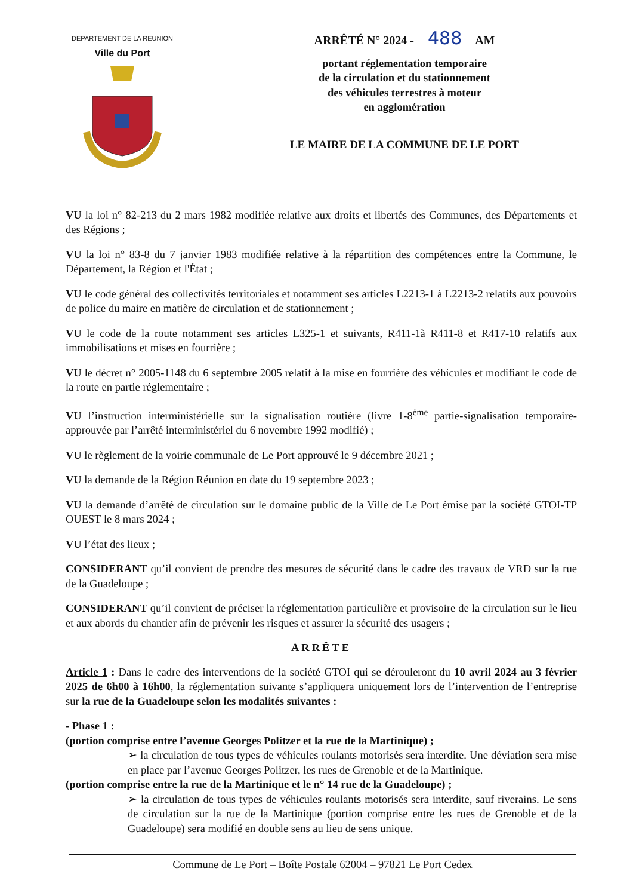DEPARTEMENT DE LA REUNION
Ville du Port
ARRÊTÉ N° 2024 - 488 AM
portant réglementation temporaire
de la circulation et du stationnement
des véhicules terrestres à moteur
en agglomération
LE MAIRE DE LA COMMUNE DE LE PORT
VU la loi n° 82-213 du 2 mars 1982 modifiée relative aux droits et libertés des Communes, des Départements et des Régions ;
VU la loi n° 83-8 du 7 janvier 1983 modifiée relative à la répartition des compétences entre la Commune, le Département, la Région et l'État ;
VU le code général des collectivités territoriales et notamment ses articles L2213-1 à L2213-2 relatifs aux pouvoirs de police du maire en matière de circulation et de stationnement ;
VU le code de la route notamment ses articles L325-1 et suivants, R411-1à R411-8 et R417-10 relatifs aux immobilisations et mises en fourrière ;
VU le décret n° 2005-1148 du 6 septembre 2005 relatif à la mise en fourrière des véhicules et modifiant le code de la route en partie réglementaire ;
VU l’instruction interministérielle sur la signalisation routière (livre 1-8<sup>ème</sup> partie-signalisation temporaire-approuvée par l’arrêté interministériel du 6 novembre 1992 modifié) ;
VU le règlement de la voirie communale de Le Port approuvé le 9 décembre 2021 ;
VU la demande de la Région Réunion en date du 19 septembre 2023 ;
VU la demande d’arrêté de circulation sur le domaine public de la Ville de Le Port émise par la société GTOI-TP OUEST le 8 mars 2024 ;
VU l’état des lieux ;
CONSIDERANT qu’il convient de prendre des mesures de sécurité dans le cadre des travaux de VRD sur la rue de la Guadeloupe ;
CONSIDERANT qu’il convient de préciser la réglementation particulière et provisoire de la circulation sur le lieu et aux abords du chantier afin de prévenir les risques et assurer la sécurité des usagers ;
ARRÊTE
Article 1 : Dans le cadre des interventions de la société GTOI qui se dérouleront du 10 avril 2024 au 3 février 2025 de 6h00 à 16h00, la réglementation suivante s’appliquera uniquement lors de l’intervention de l’entreprise sur la rue de la Guadeloupe selon les modalités suivantes :
- Phase 1 :
(portion comprise entre l’avenue Georges Politzer et la rue de la Martinique) ;
➢ la circulation de tous types de véhicules roulants motorisés sera interdite. Une déviation sera mise en place par l’avenue Georges Politzer, les rues de Grenoble et de la Martinique.
(portion comprise entre la rue de la Martinique et le n° 14 rue de la Guadeloupe) ;
➢ la circulation de tous types de véhicules roulants motorisés sera interdite, sauf riverains. Le sens de circulation sur la rue de la Martinique (portion comprise entre les rues de Grenoble et de la Guadeloupe) sera modifié en double sens au lieu de sens unique.
Commune de Le Port – Boîte Postale 62004 – 97821 Le Port Cedex